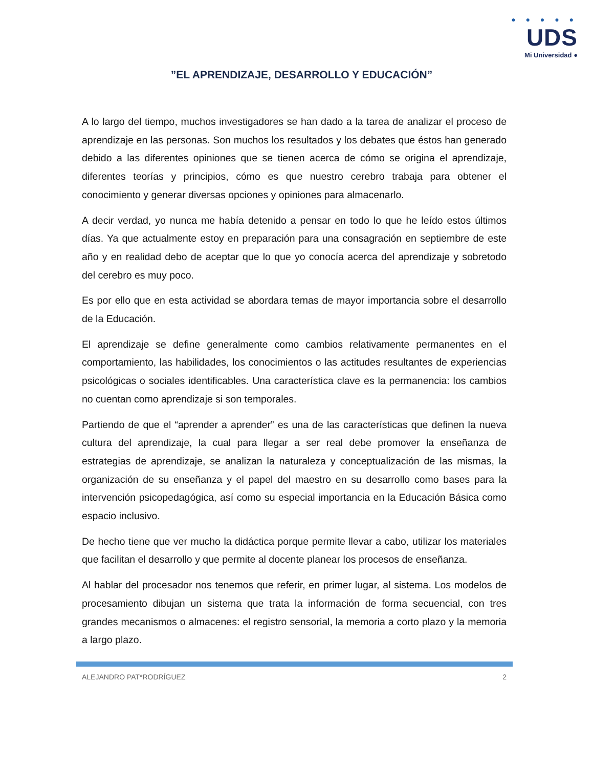● ● ● ● ●
UDS
Mi Universidad ●
”EL APRENDIZAJE, DESARROLLO Y EDUCACIÓN”
A lo largo del tiempo, muchos investigadores se han dado a la tarea de analizar el proceso de aprendizaje en las personas. Son muchos los resultados y los debates que éstos han generado debido a las diferentes opiniones que se tienen acerca de cómo se origina el aprendizaje, diferentes teorías y principios, cómo es que nuestro cerebro trabaja para obtener el conocimiento y generar diversas opciones y opiniones para almacenarlo.
A decir verdad, yo nunca me había detenido a pensar en todo lo que he leído estos últimos días. Ya que actualmente estoy en preparación para una consagración en septiembre de este año y en realidad debo de aceptar que lo que yo conocía acerca del aprendizaje y sobretodo del cerebro es muy poco.
Es por ello que en esta actividad se abordara temas de mayor importancia sobre el desarrollo de la Educación.
El aprendizaje se define generalmente como cambios relativamente permanentes en el comportamiento, las habilidades, los conocimientos o las actitudes resultantes de experiencias psicológicas o sociales identificables. Una característica clave es la permanencia: los cambios no cuentan como aprendizaje si son temporales.
Partiendo de que el “aprender a aprender” es una de las características que definen la nueva cultura del aprendizaje, la cual para llegar a ser real debe promover la enseñanza de estrategias de aprendizaje, se analizan la naturaleza y conceptualización de las mismas, la organización de su enseñanza y el papel del maestro en su desarrollo como bases para la intervención psicopedagógica, así como su especial importancia en la Educación Básica como espacio inclusivo.
De hecho tiene que ver mucho la didáctica porque permite llevar a cabo, utilizar los materiales que facilitan el desarrollo y que permite al docente planear los procesos de enseñanza.
Al hablar del procesador nos tenemos que referir, en primer lugar, al sistema. Los modelos de procesamiento dibujan un sistema que trata la información de forma secuencial, con tres grandes mecanismos o almacenes: el registro sensorial, la memoria a corto plazo y la memoria a largo plazo.
ALEJANDRO PAT*RODRÍGUEZ 2